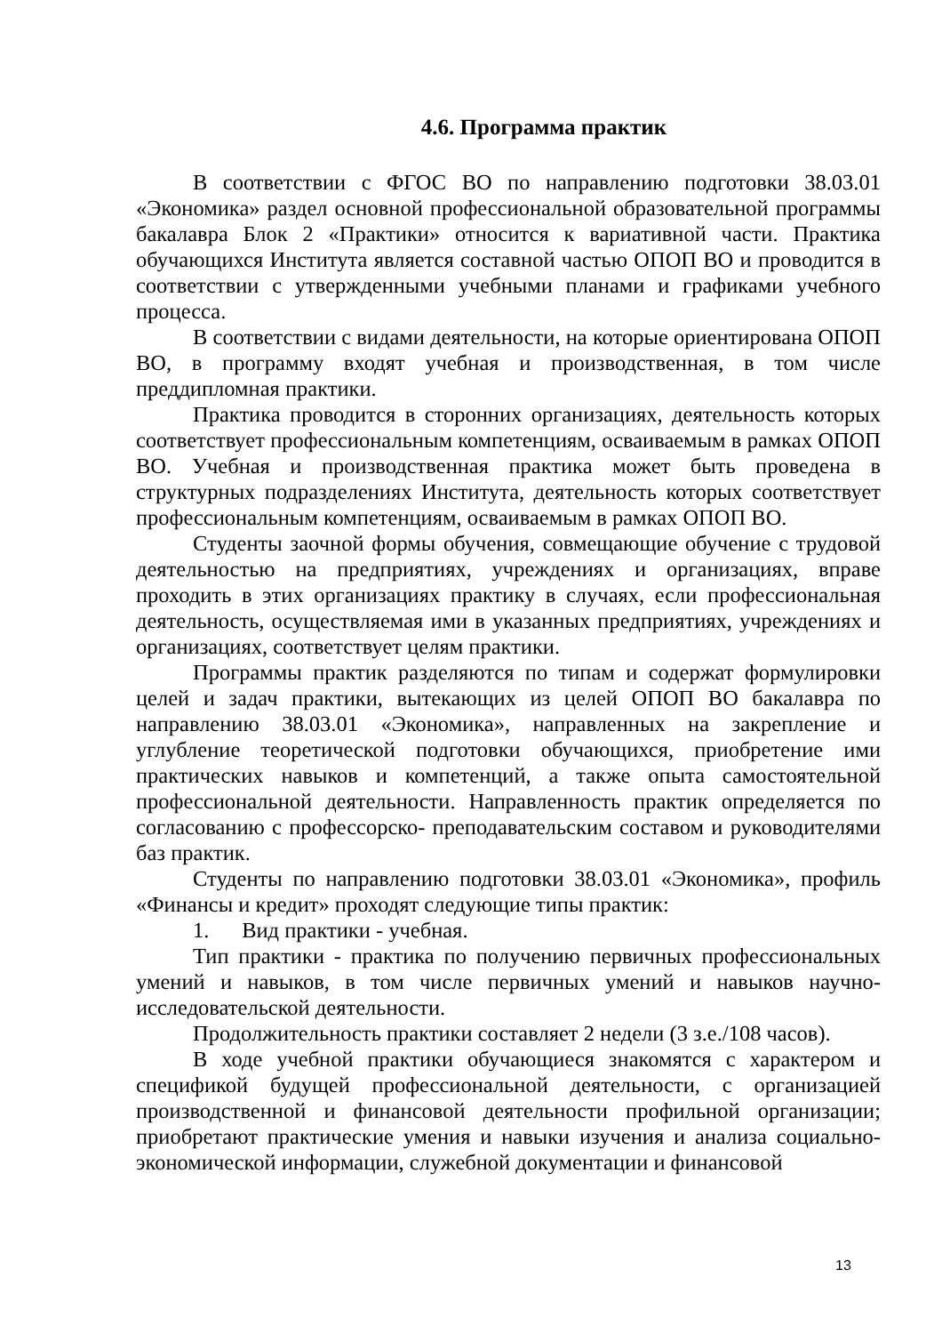4.6. Программа практик
В соответствии с ФГОС ВО по направлению подготовки 38.03.01 «Экономика» раздел основной профессиональной образовательной программы бакалавра Блок 2 «Практики» относится к вариативной части. Практика обучающихся Института является составной частью ОПОП ВО и проводится в соответствии с утвержденными учебными планами и графиками учебного процесса.
В соответствии с видами деятельности, на которые ориентирована ОПОП ВО, в программу входят учебная и производственная, в том числе преддипломная практики.
Практика проводится в сторонних организациях, деятельность которых соответствует профессиональным компетенциям, осваиваемым в рамках ОПОП ВО. Учебная и производственная практика может быть проведена в структурных подразделениях Института, деятельность которых соответствует профессиональным компетенциям, осваиваемым в рамках ОПОП ВО.
Студенты заочной формы обучения, совмещающие обучение с трудовой деятельностью на предприятиях, учреждениях и организациях, вправе проходить в этих организациях практику в случаях, если профессиональная деятельность, осуществляемая ими в указанных предприятиях, учреждениях и организациях, соответствует целям практики.
Программы практик разделяются по типам и содержат формулировки целей и задач практики, вытекающих из целей ОПОП ВО бакалавра по направлению 38.03.01 «Экономика», направленных на закрепление и углубление теоретической подготовки обучающихся, приобретение ими практических навыков и компетенций, а также опыта самостоятельной профессиональной деятельности. Направленность практик определяется по согласованию с профессорско- преподавательским составом и руководителями баз практик.
Студенты по направлению подготовки 38.03.01 «Экономика», профиль «Финансы и кредит» проходят следующие типы практик:
1. Вид практики - учебная.
Тип практики - практика по получению первичных профессиональных умений и навыков, в том числе первичных умений и навыков научно-исследовательской деятельности.
Продолжительность практики составляет 2 недели (3 з.е./108 часов).
В ходе учебной практики обучающиеся знакомятся с характером и спецификой будущей профессиональной деятельности, с организацией производственной и финансовой деятельности профильной организации; приобретают практические умения и навыки изучения и анализа социально-экономической информации, служебной документации и финансовой
13